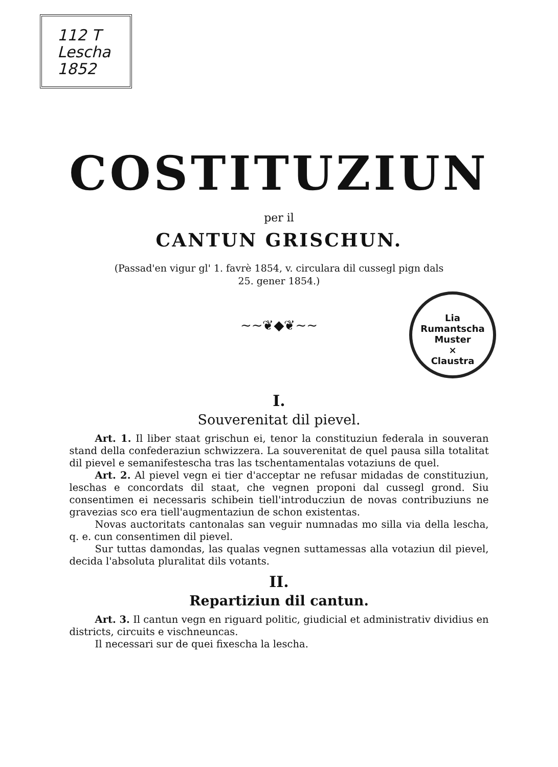112 T
Lescha
1852
Lia Rumantscha
Muster
×
Claustra
COSTITUZIUN
per il
CANTUN GRISCHUN.
(Passad'en vigur gl' 1. favrè 1854, v. circulara dil cussegl pign dals
25. gener 1854.)
~~❦◆❦~~
I.
Souverenitat dil pievel.
Art. 1. Il liber staat grischun ei, tenor la constituziun federala in souveran stand della confederaziun schwizzera. La souverenitat de quel pausa silla totalitat dil pievel e semanifestescha tras las tschentamentalas votaziuns de quel.
Art. 2. Al pievel vegn ei tier d'acceptar ne refusar midadas de constituziun, leschas e concordats dil staat, che vegnen proponi dal cussegl grond. Siu consentimen ei necessaris schibein tiell'introducziun de novas contribuziuns ne gravezias sco era tiell'augmentaziun de schon existentas.
Novas auctoritats cantonalas san veguir numnadas mo silla via della lescha, q. e. cun consentimen dil pievel.
Sur tuttas damondas, las qualas vegnen suttamessas alla votaziun dil pievel, decida l'absoluta pluralitat dils votants.
II.
Repartiziun dil cantun.
Art. 3. Il cantun vegn en riguard politic, giudicial et administrativ dividius en districts, circuits e vischneuncas.
Il necessari sur de quei fixescha la lescha.